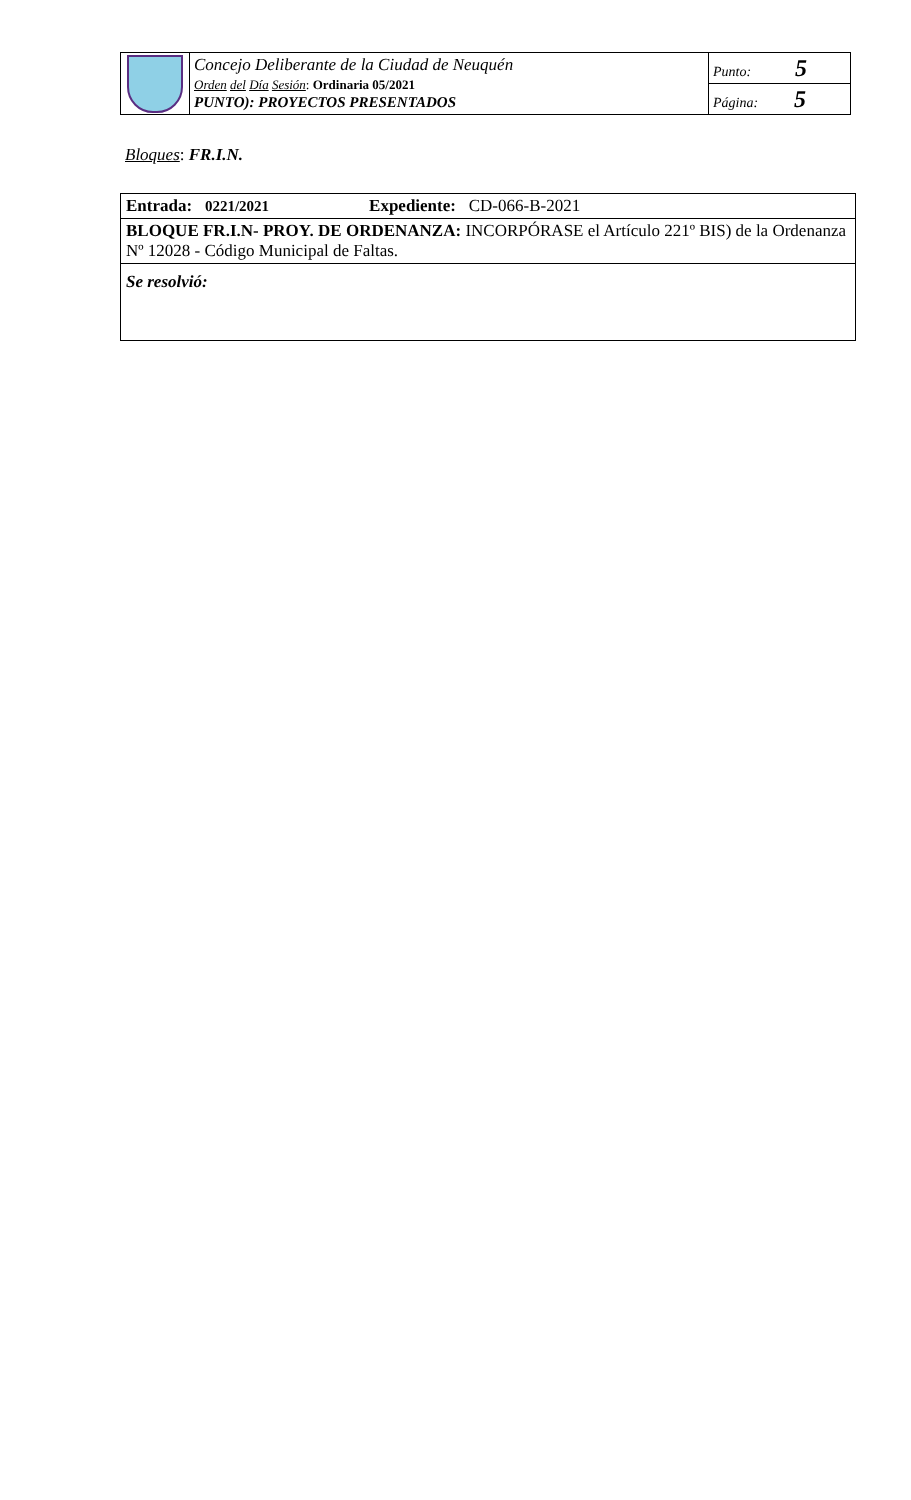| | Concejo Deliberante de la Ciudad de Neuquén Orden del Día Sesión : Ordinaria 05/2021 PUNTO): PROYECTOS PRESENTADOS | Punto: 5 |
| | | Página: 5 |
Bloques: FR.I.N.
| Entrada: 0221/2021 Expediente: CD-066-B-2021 |
| BLOQUE FR.I.N- PROY. DE ORDENANZA: INCORPÓRASE el Artículo 221º BIS) de la Ordenanza Nº 12028 - Código Municipal de Faltas. |
| Se resolvió: |